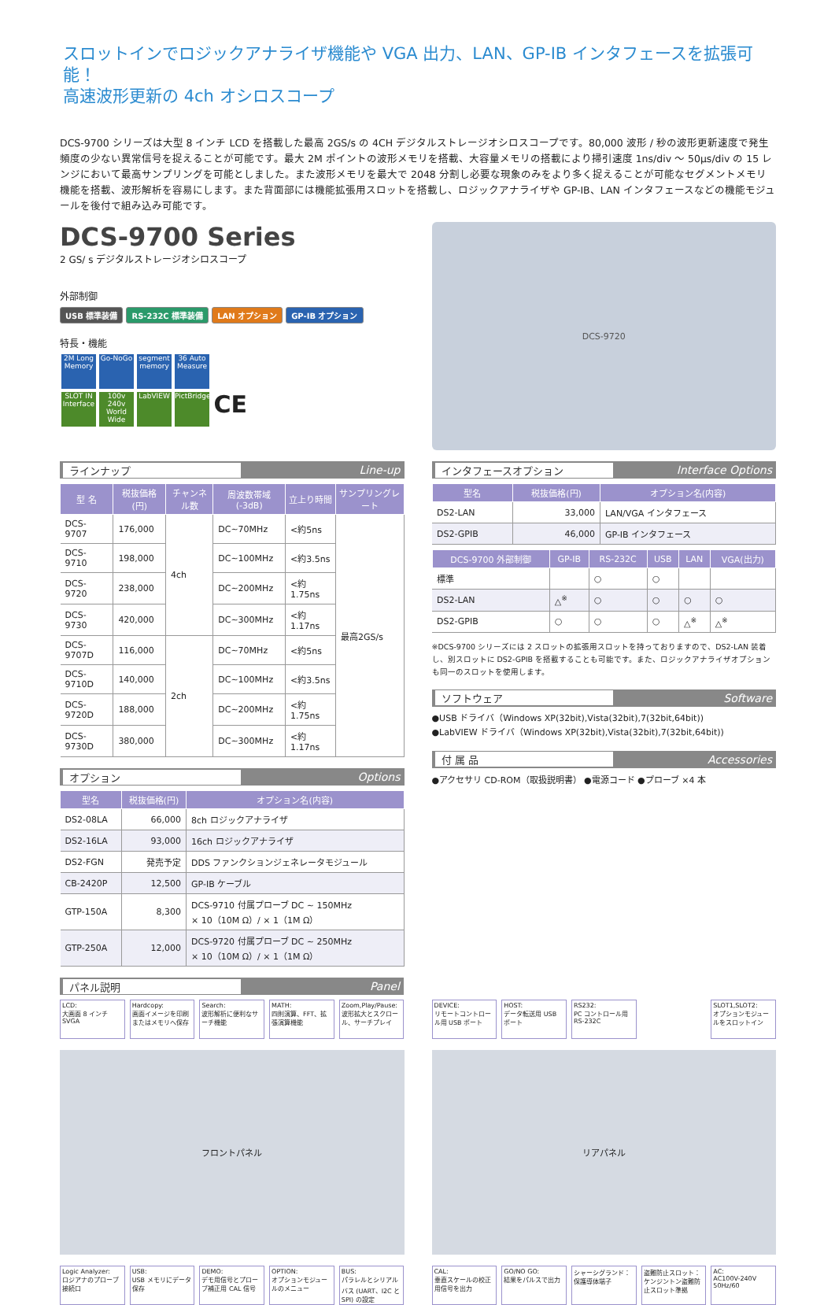スロットインでロジックアナライザ機能や VGA 出力、LAN、GP-IB インタフェースを拡張可能！
高速波形更新の 4ch オシロスコープ
DCS-9700 シリーズは大型 8 インチ LCD を搭載した最高 2GS/s の 4CH デジタルストレージオシロスコープです。80,000 波形 / 秒の波形更新速度で発生頻度の少ない異常信号を捉えることが可能です。最大 2M ポイントの波形メモリを搭載、大容量メモリの搭載により掃引速度 1ns/div ～ 50μs/div の 15 レンジにおいて最高サンプリングを可能としました。また波形メモリを最大で 2048 分割し必要な現象のみをより多く捉えることが可能なセグメントメモリ機能を搭載、波形解析を容易にします。また背面部には機能拡張用スロットを搭載し、ロジックアナライザや GP-IB、LAN インタフェースなどの機能モジュールを後付で組み込み可能です。
DCS-9700 Series
2 GS/ s デジタルストレージオシロスコープ
外部制御
USB 標準装備 RS-232C 標準装備 LAN オプション GP-IB オプション
特長・機能
2M Long Memory Go-NoGo segment memory 36 Auto Measure
SLOT IN Interface 100v 240v World Wide LabVIEW PictBridge CE
DCS-9720
ラインナップ Line-up
| 型 名 | 税抜価格(円) | チャンネル数 | 周波数帯域(-3dB) | 立上り時間 | サンプリングレート |
| --- | --- | --- | --- | --- | --- |
| DCS-9707 | 176,000 | 4ch | DC~70MHz | <約5ns | 最高2GS/s |
| DCS-9710 | 198,000 | | DC~100MHz | <約3.5ns | |
| DCS-9720 | 238,000 | | DC~200MHz | <約1.75ns | |
| DCS-9730 | 420,000 | | DC~300MHz | <約1.17ns | |
| DCS-9707D | 116,000 | 2ch | DC~70MHz | <約5ns | |
| DCS-9710D | 140,000 | | DC~100MHz | <約3.5ns | |
| DCS-9720D | 188,000 | | DC~200MHz | <約1.75ns | |
| DCS-9730D | 380,000 | | DC~300MHz | <約1.17ns | |
オプション Options
| 型名 | 税抜価格(円) | オプション名(内容) |
| --- | --- | --- |
| DS2-08LA | 66,000 | 8ch ロジックアナライザ |
| DS2-16LA | 93,000 | 16ch ロジックアナライザ |
| DS2-FGN | 発売予定 | DDS ファンクションジェネレータモジュール |
| CB-2420P | 12,500 | GP-IB ケーブル |
| GTP-150A | 8,300 | DCS-9710 付属プローブ DC ~ 150MHz × 10（10M Ω）/ × 1（1M Ω） |
| GTP-250A | 12,000 | DCS-9720 付属プローブ DC ~ 250MHz × 10（10M Ω）/ × 1（1M Ω） |
インタフェースオプション Interface Options
| 型名 | 税抜価格(円) | オプション名(内容) |
| --- | --- | --- |
| DS2-LAN | 33,000 | LAN/VGA インタフェース |
| DS2-GPIB | 46,000 | GP-IB インタフェース |
| DCS-9700 外部制御 | GP-IB | RS-232C | USB | LAN | VGA(出力) |
| --- | --- | --- | --- | --- | --- |
| 標準 | | ○ | ○ | | |
| DS2-LAN | △<sup>※</sup> | ○ | ○ | ○ | ○ |
| DS2-GPIB | ○ | ○ | ○ | △<sup>※</sup> | △<sup>※</sup> |
※DCS-9700 シリーズには 2 スロットの拡張用スロットを持っておりますので、DS2-LAN 装着し、別スロットに DS2-GPIB を搭載することも可能です。また、ロジックアナライザオプションも同一のスロットを使用します。
ソフトウェア Software
●USB ドライバ（Windows XP(32bit),Vista(32bit),7(32bit,64bit))
●LabVIEW ドライバ（Windows XP(32bit),Vista(32bit),7(32bit,64bit))
付 属 品 Accessories
●アクセサリ CD-ROM（取扱説明書） ●電源コード ●プローブ ×4 本
パネル説明 Panel
LCD:
大画面 8 インチ SVGA
Hardcopy:
画面イメージを印刷またはメモリへ保存
Search:
波形解析に便利なサーチ機能
MATH:
四則演算、FFT、拡張演算機能
Zoom,Play/Pause:
波形拡大とスクロール、サーチプレイ
フロントパネル
Logic Analyzer:
ロジアナのプローブ接続口
USB:
USB メモリにデータ保存
DEMO:
デモ用信号とプローブ補正用 CAL 信号
OPTION:
オプションモジュールのメニュー
BUS:
パラレルとシリアルバス (UART、I2C と SPI) の設定
DEVICE:
リモートコントロール用 USB ポート
HOST:
データ転送用 USB ポート
RS232:
PC コントロール用 RS-232C
SLOT1,SLOT2:
オプションモジュールをスロットイン
リアパネル
CAL:
垂直スケールの校正用信号を出力
GO/NO GO:
結果をパルスで出力
シャーシグランド：
保護導体端子
盗難防止スロット：
ケンジントン盗難防止スロット準拠
AC:
AC100V-240V 50Hz/60